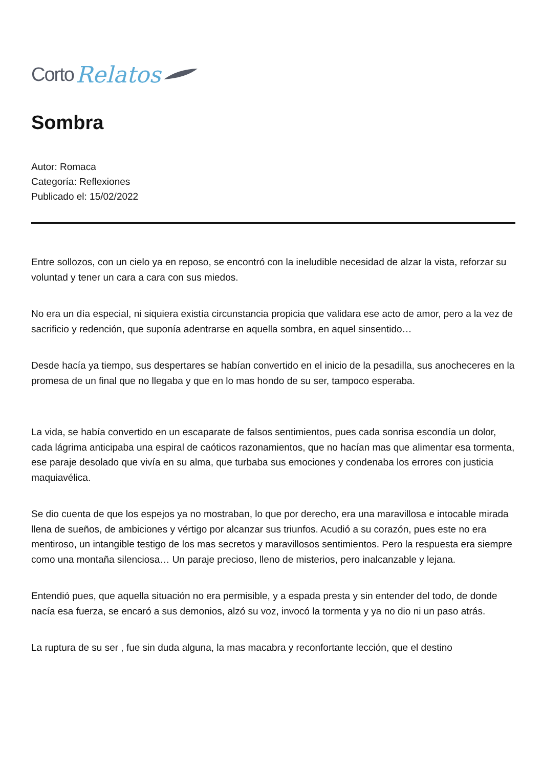Corto Relatos
Sombra
Autor: Romaca
Categoría: Reflexiones
Publicado el: 15/02/2022
Entre sollozos, con un cielo ya en reposo, se encontró con la ineludible necesidad de alzar la vista, reforzar su voluntad y tener un cara a cara con sus miedos.
No era un día especial, ni siquiera existía circunstancia propicia que validara ese acto de amor, pero a la vez de sacrificio y redención, que suponía adentrarse en aquella sombra, en aquel sinsentido…
Desde hacía ya tiempo, sus despertares se habían convertido en el inicio de la pesadilla, sus anocheceres en la promesa de un final que no llegaba y que en lo mas hondo de su ser, tampoco esperaba.
La vida, se había convertido en un escaparate de falsos sentimientos, pues cada sonrisa escondía un dolor, cada lágrima anticipaba una espiral de caóticos razonamientos, que no hacían mas que alimentar esa tormenta, ese paraje desolado que vivía en su alma, que turbaba sus emociones y condenaba los errores con justicia maquiavélica.
Se dio cuenta de que los espejos ya no mostraban, lo que por derecho, era una maravillosa e intocable mirada llena de sueños, de ambiciones y vértigo por alcanzar sus triunfos. Acudió a su corazón, pues este no era mentiroso, un intangible testigo de los mas secretos y maravillosos sentimientos. Pero la respuesta era siempre como una montaña silenciosa… Un paraje precioso, lleno de misterios, pero inalcanzable y lejana.
Entendió pues, que aquella situación no era permisible, y a espada presta y sin entender del todo, de donde nacía esa fuerza, se encaró a sus demonios, alzó su voz, invocó la tormenta y ya no dio ni un paso atrás.
La ruptura de su ser , fue sin duda alguna, la mas macabra y reconfortante lección, que el destino